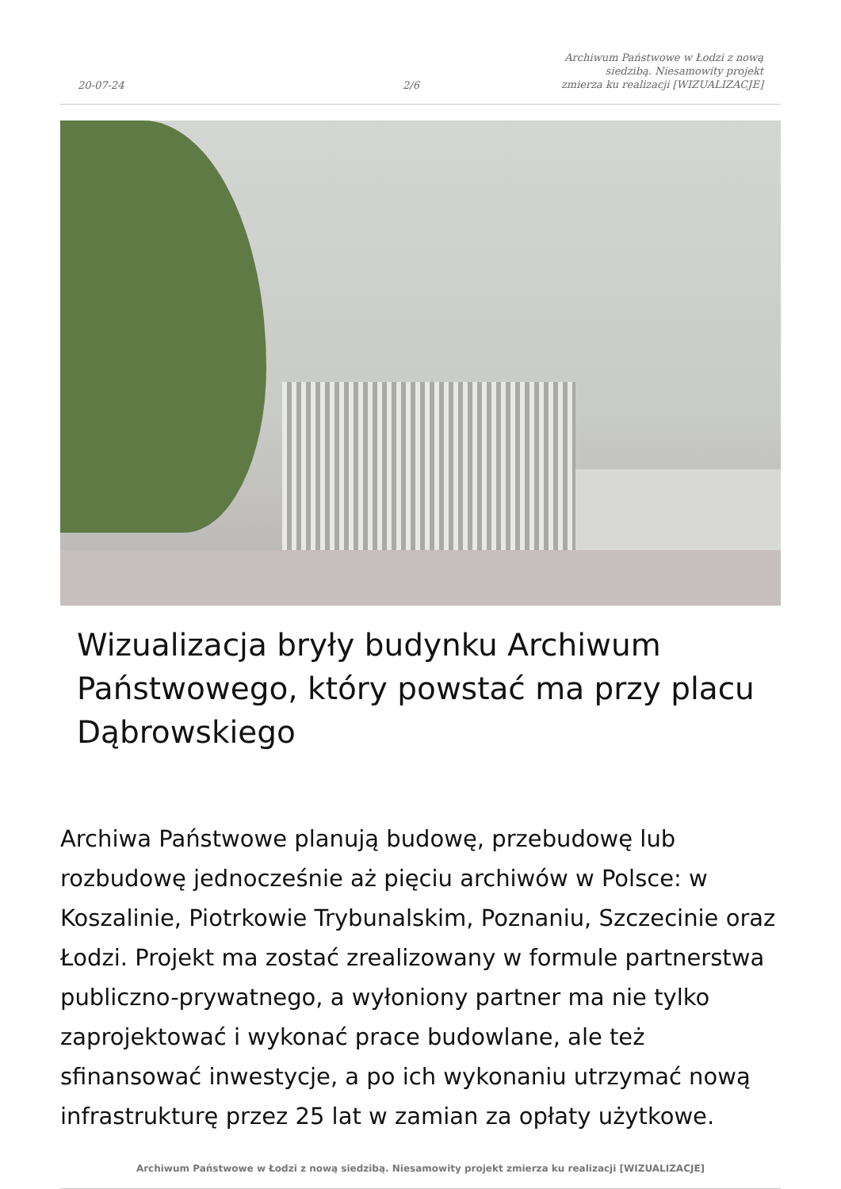20-07-24
2/6
Archiwum Państwowe w Łodzi z nową siedzibą. Niesamowity projekt zmierza ku realizacji [WIZUALIZACJE]
Wizualizacja bryły budynku Archiwum Państwowego, który powstać ma przy placu Dąbrowskiego
Archiwa Państwowe planują budowę, przebudowę lub rozbudowę jednocześnie aż pięciu archiwów w Polsce: w Koszalinie, Piotrkowie Trybunalskim, Poznaniu, Szczecinie oraz Łodzi. Projekt ma zostać zrealizowany w formule partnerstwa publiczno-prywatnego, a wyłoniony partner ma nie tylko zaprojektować i wykonać prace budowlane, ale też sfinansować inwestycje, a po ich wykonaniu utrzymać nową infrastrukturę przez 25 lat w zamian za opłaty użytkowe.
Archiwum Państwowe w Łodzi z nową siedzibą. Niesamowity projekt zmierza ku realizacji [WIZUALIZACJE]